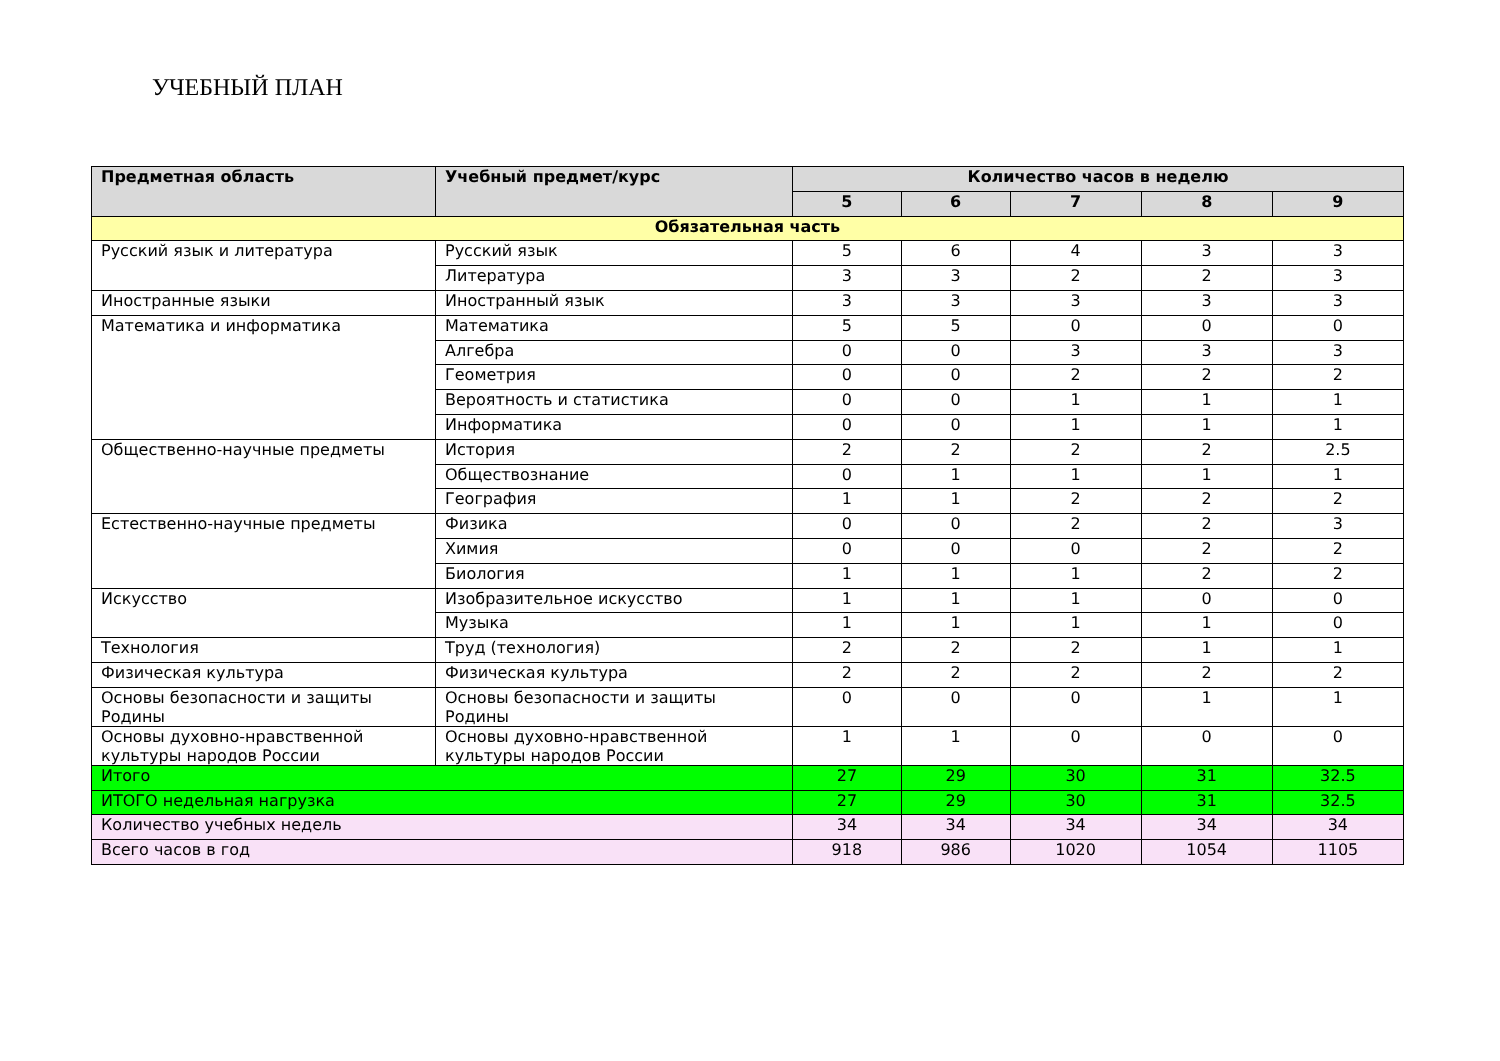УЧЕБНЫЙ ПЛАН
| Предметная область | Учебный предмет/курс | Количество часов в неделю | | | | |
| --- | --- | --- | --- | --- | --- | --- |
| | | 5 | 6 | 7 | 8 | 9 |
| Обязательная часть | | | | | | |
| Русский язык и литература | Русский язык | 5 | 6 | 4 | 3 | 3 |
| | Литература | 3 | 3 | 2 | 2 | 3 |
| Иностранные языки | Иностранный язык | 3 | 3 | 3 | 3 | 3 |
| Математика и информатика | Математика | 5 | 5 | 0 | 0 | 0 |
| | Алгебра | 0 | 0 | 3 | 3 | 3 |
| | Геометрия | 0 | 0 | 2 | 2 | 2 |
| | Вероятность и статистика | 0 | 0 | 1 | 1 | 1 |
| | Информатика | 0 | 0 | 1 | 1 | 1 |
| Общественно-научные предметы | История | 2 | 2 | 2 | 2 | 2.5 |
| | Обществознание | 0 | 1 | 1 | 1 | 1 |
| | География | 1 | 1 | 2 | 2 | 2 |
| Естественно-научные предметы | Физика | 0 | 0 | 2 | 2 | 3 |
| | Химия | 0 | 0 | 0 | 2 | 2 |
| | Биология | 1 | 1 | 1 | 2 | 2 |
| Искусство | Изобразительное искусство | 1 | 1 | 1 | 0 | 0 |
| | Музыка | 1 | 1 | 1 | 1 | 0 |
| Технология | Труд (технология) | 2 | 2 | 2 | 1 | 1 |
| Физическая культура | Физическая культура | 2 | 2 | 2 | 2 | 2 |
| Основы безопасности и защиты Родины | Основы безопасности и защиты Родины | 0 | 0 | 0 | 1 | 1 |
| Основы духовно-нравственной культуры народов России | Основы духовно-нравственной культуры народов России | 1 | 1 | 0 | 0 | 0 |
| Итого | | 27 | 29 | 30 | 31 | 32.5 |
| ИТОГО недельная нагрузка | | 27 | 29 | 30 | 31 | 32.5 |
| Количество учебных недель | | 34 | 34 | 34 | 34 | 34 |
| Всего часов в год | | 918 | 986 | 1020 | 1054 | 1105 |